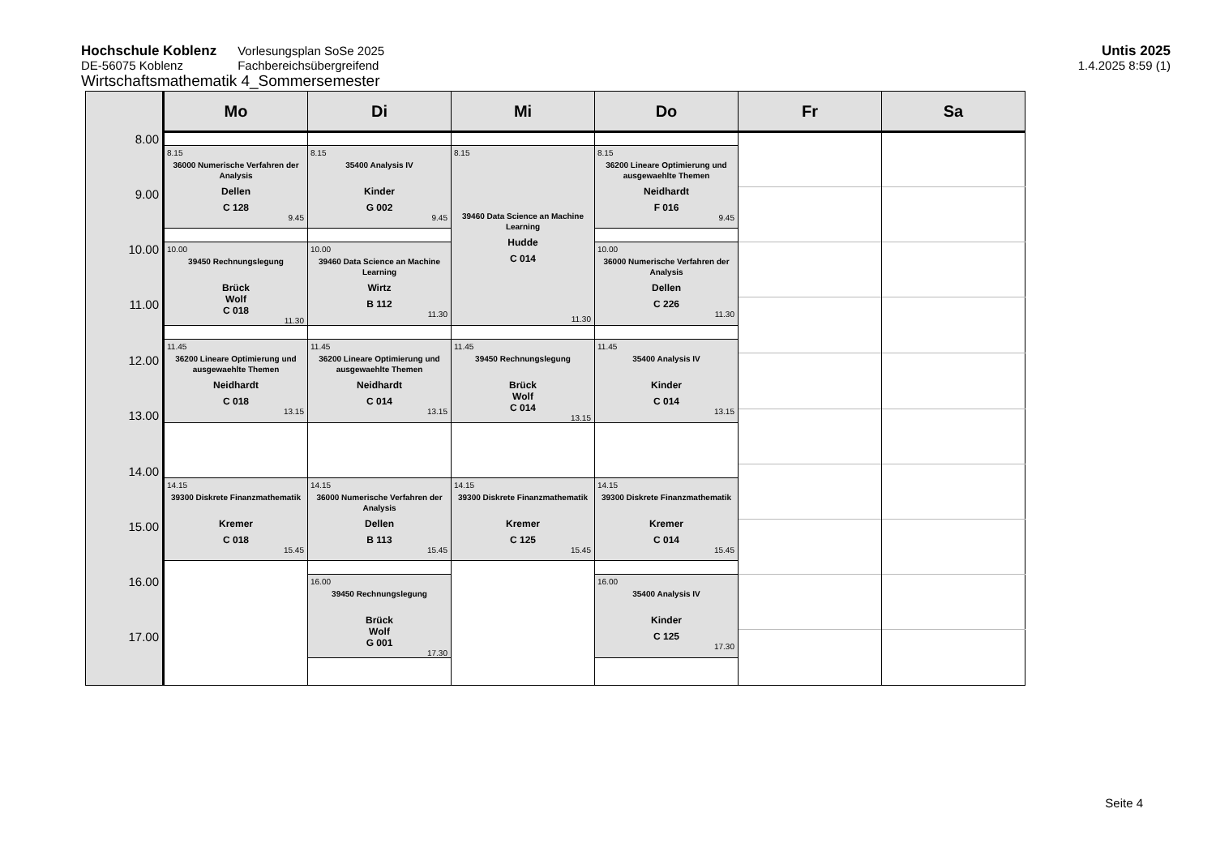Hochschule Koblenz
DE-56075 Koblenz
Vorlesungsplan SoSe 2025
Fachbereichsübergreifend
Wirtschaftsmathematik 4_Sommersemester
Untis 2025
1.4.2025 8:59 (1)
| | Mo | Di | Mi | Do | Fr | Sa |
| --- | --- | --- | --- | --- | --- | --- |
| 8.00 | | | | | | |
| | 8.15 36000 Numerische Verfahren der Analysis Dellen C 128 9.45 | 8.15 35400 Analysis IV Kinder G 002 9.45 | 8.15 39460 Data Science an Machine Learning Hudde C 014 11.30 | 8.15 36200 Lineare Optimierung und ausgewaehlte Themen Neidhardt F 016 9.45 | | |
| 9.00 | | | | | | |
| 10.00 | 10.00 39450 Rechnungslegung Brück Wolf C 018 11.30 | 10.00 39460 Data Science an Machine Learning Wirtz B 112 11.30 | | 10.00 36000 Numerische Verfahren der Analysis Dellen C 226 11.30 | | |
| 11.00 | | | | | | |
| | 11.45 36200 Lineare Optimierung und ausgewaehlte Themen Neidhardt C 018 13.15 | 11.45 36200 Lineare Optimierung und ausgewaehlte Themen Neidhardt C 014 13.15 | 11.45 39450 Rechnungslegung Brück Wolf C 014 13.15 | 11.45 35400 Analysis IV Kinder C 014 13.15 | | |
| 12.00 | | | | | | |
| 13.00 | | | | | | |
| 14.00 | | | | | | |
| | 14.15 39300 Diskrete Finanzmathematik Kremer C 018 15.45 | 14.15 36000 Numerische Verfahren der Analysis Dellen B 113 15.45 | 14.15 39300 Diskrete Finanzmathematik Kremer C 125 15.45 | 14.15 39300 Diskrete Finanzmathematik Kremer C 014 15.45 | | |
| 15.00 | | | | | | |
| 16.00 | | 16.00 39450 Rechnungslegung Brück Wolf G 001 17.30 | | 16.00 35400 Analysis IV Kinder C 125 17.30 | | |
| 17.00 | | | | | | |
Seite 4